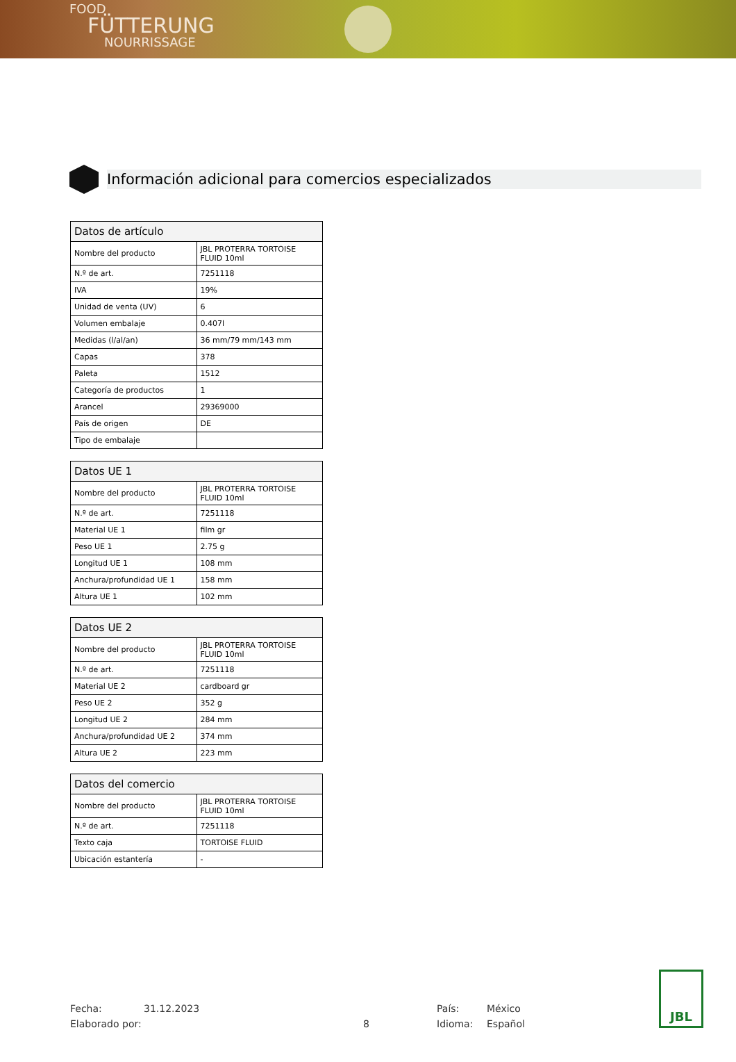FOOD
FÜTTERUNG
NOURRISSAGE
Información adicional para comercios especializados
| Datos de artículo | |
| --- | --- |
| Nombre del producto | JBL PROTERRA TORTOISE FLUID 10ml |
| N.º de art. | 7251118 |
| IVA | 19% |
| Unidad de venta (UV) | 6 |
| Volumen embalaje | 0.407l |
| Medidas (l/al/an) | 36 mm/79 mm/143 mm |
| Capas | 378 |
| Paleta | 1512 |
| Categoría de productos | 1 |
| Arancel | 29369000 |
| País de origen | DE |
| Tipo de embalaje | |
| Datos UE 1 | |
| --- | --- |
| Nombre del producto | JBL PROTERRA TORTOISE FLUID 10ml |
| N.º de art. | 7251118 |
| Material UE 1 | film gr |
| Peso UE 1 | 2.75 g |
| Longitud UE 1 | 108 mm |
| Anchura/profundidad UE 1 | 158 mm |
| Altura UE 1 | 102 mm |
| Datos UE 2 | |
| --- | --- |
| Nombre del producto | JBL PROTERRA TORTOISE FLUID 10ml |
| N.º de art. | 7251118 |
| Material UE 2 | cardboard gr |
| Peso UE 2 | 352 g |
| Longitud UE 2 | 284 mm |
| Anchura/profundidad UE 2 | 374 mm |
| Altura UE 2 | 223 mm |
| Datos del comercio | |
| --- | --- |
| Nombre del producto | JBL PROTERRA TORTOISE FLUID 10ml |
| N.º de art. | 7251118 |
| Texto caja | TORTOISE FLUID |
| Ubicación estantería | - |
Fecha: 31.12.2023 País: México
Elaborado por: 8 Idioma: Español
JBL